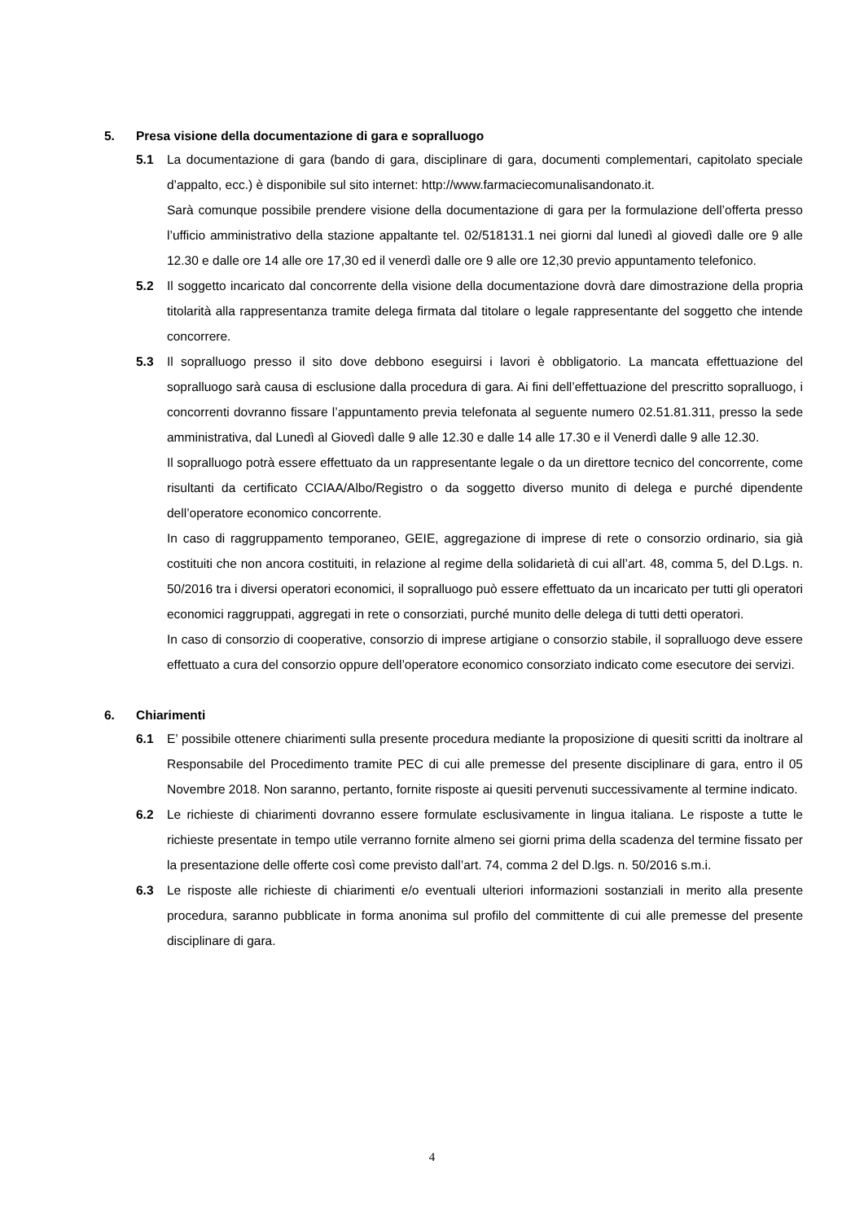5. Presa visione della documentazione di gara e sopralluogo
5.1 La documentazione di gara (bando di gara, disciplinare di gara, documenti complementari, capitolato speciale d’appalto, ecc.) è disponibile sul sito internet: http://www.farmaciecomunalisandonato.it.
Sarà comunque possibile prendere visione della documentazione di gara per la formulazione dell’offerta presso l’ufficio amministrativo della stazione appaltante tel. 02/518131.1 nei giorni dal lunedì al giovedì dalle ore 9 alle 12.30 e dalle ore 14 alle ore 17,30 ed il venerdì dalle ore 9 alle ore 12,30 previo appuntamento telefonico.
5.2 Il soggetto incaricato dal concorrente della visione della documentazione dovrà dare dimostrazione della propria titolarità alla rappresentanza tramite delega firmata dal titolare o legale rappresentante del soggetto che intende concorrere.
5.3 Il sopralluogo presso il sito dove debbono eseguirsi i lavori è obbligatorio. La mancata effettuazione del sopralluogo sarà causa di esclusione dalla procedura di gara. Ai fini dell’effettuazione del prescritto sopralluogo, i concorrenti dovranno fissare l’appuntamento previa telefonata al seguente numero 02.51.81.311, presso la sede amministrativa, dal Lunedì al Giovedì dalle 9 alle 12.30 e dalle 14 alle 17.30 e il Venerdì dalle 9 alle 12.30.
Il sopralluogo potrà essere effettuato da un rappresentante legale o da un direttore tecnico del concorrente, come risultanti da certificato CCIAA/Albo/Registro o da soggetto diverso munito di delega e purché dipendente dell’operatore economico concorrente.
In caso di raggruppamento temporaneo, GEIE, aggregazione di imprese di rete o consorzio ordinario, sia già costituiti che non ancora costituiti, in relazione al regime della solidarietà di cui all’art. 48, comma 5, del D.Lgs. n. 50/2016 tra i diversi operatori economici, il sopralluogo può essere effettuato da un incaricato per tutti gli operatori economici raggruppati, aggregati in rete o consorziati, purché munito delle delega di tutti detti operatori.
In caso di consorzio di cooperative, consorzio di imprese artigiane o consorzio stabile, il sopralluogo deve essere effettuato a cura del consorzio oppure dell’operatore economico consorziato indicato come esecutore dei servizi.
6. Chiarimenti
6.1 E’ possibile ottenere chiarimenti sulla presente procedura mediante la proposizione di quesiti scritti da inoltrare al Responsabile del Procedimento tramite PEC di cui alle premesse del presente disciplinare di gara, entro il 05 Novembre 2018. Non saranno, pertanto, fornite risposte ai quesiti pervenuti successivamente al termine indicato.
6.2 Le richieste di chiarimenti dovranno essere formulate esclusivamente in lingua italiana. Le risposte a tutte le richieste presentate in tempo utile verranno fornite almeno sei giorni prima della scadenza del termine fissato per la presentazione delle offerte così come previsto dall’art. 74, comma 2 del D.lgs. n. 50/2016 s.m.i.
6.3 Le risposte alle richieste di chiarimenti e/o eventuali ulteriori informazioni sostanziali in merito alla presente procedura, saranno pubblicate in forma anonima sul profilo del committente di cui alle premesse del presente disciplinare di gara.
4